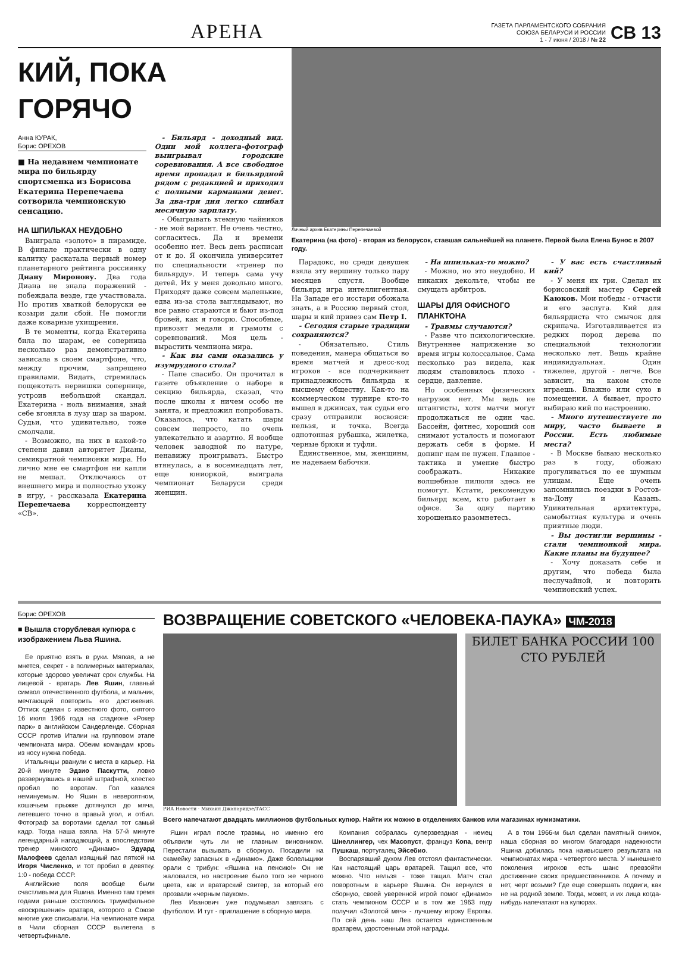АРЕНА
ГАЗЕТА ПАРЛАМЕНТСКОГО СОБРАНИЯ
СОЮЗА БЕЛАРУСИ И РОССИИ
1 - 7 июня / 2018 / № 22
СВ 13
КИЙ, ПОКА ГОРЯЧО
Анна КУРАК,
Борис ОРЕХОВ
■ На недавнем чемпионате мира по бильярду спортсменка из Борисова Екатерина Перепечаева сотворила чемпионскую сенсацию.
НА ШПИЛЬКАХ НЕУДОБНО
Выиграла «золото» в пирамиде. В финале практически в одну калитку раскатала первый номер планетарного рейтинга россиянку Диану Миронову. Два года Диана не знала поражений - побеждала везде, где участвовала. Но против хваткой белоруски ее козыри дали сбой. Не помогли даже коварные ухищрения.
В те моменты, когда Екатерина била по шарам, ее соперница несколько раз демонстративно зависала в своем смартфоне, что, между прочим, запрещено правилами. Видать, стремилась пощекотать нервишки сопернице, устроив небольшой скандал. Екатерина - ноль внимания, знай себе вгоняла в лузу шар за шаром. Судьи, что удивительно, тоже смолчали.
- Возможно, на них в какой-то степени давил авторитет Дианы, семикратной чемпионки мира. Но лично мне ее смартфон ни капли не мешал. Отключаюсь от внешнего мира и полностью ухожу в игру, - рассказала Екатерина Перепечаева корреспонденту «СВ».
- Бильярд - доходный вид. Один мой коллега-фотограф выигрывал городские соревнования. А все свободное время пропадал в бильярдной рядом с редакцией и приходил с полными карманами денег. За два-три дня легко сшибал месячную зарплату.
- Обыгрывать втемную чайников - не мой вариант. Не очень честно, согласитесь. Да и времени особенно нет. Весь день расписан от и до. Я окончила университет по специальности «тренер по бильярду». И теперь сама учу детей. Их у меня довольно много. Приходят даже совсем маленькие, едва из-за стола выглядывают, но все равно стараются и бьют из-под бровей, как я говорю. Способные, привозят медали и грамоты с соревнований. Моя цель - вырастить чемпиона мира.
- Как вы сами оказались у изумрудного стола?
- Папе спасибо. Он прочитал в газете объявление о наборе в секцию бильярда, сказал, что после школы я ничем особо не занята, и предложил попробовать. Оказалось, что катать шары совсем непросто, но очень увлекательно и азартно. Я вообще человек заводной по натуре, ненавижу проигрывать. Быстро втянулась, а в восемнадцать лет, еще юниоркой, выиграла чемпионат Беларуси среди женщин.
Личный архив Екатерины Перепечаевой
Екатерина (на фото) - вторая из белорусок, ставшая сильнейшей на планете. Первой была Елена Бунос в 2007 году.
Парадокс, но среди девушек взяла эту вершину только пару месяцев спустя. Вообще бильярд игра интеллигентная. На Западе его исстари обожала знать, а в Россию первый стол, шары и кий привез сам Петр I.
- Сегодня старые традиции сохраняются?
- Обязательно. Стиль поведения, манера общаться во время матчей и дресс-код игроков - все подчеркивает принадлежность бильярда к высшему обществу. Как-то на коммерческом турнире кто-то вышел в джинсах, так судьи его сразу отправили восвояси: нельзя, и точка. Всегда однотонная рубашка, жилетка, черные брюки и туфли.
Единственное, мы, женщины, не надеваем бабочки.
- На шпильках-то можно?
- Можно, но это неудобно. И никаких декольте, чтобы не смущать арбитров.
ШАРЫ ДЛЯ ОФИСНОГО ПЛАНКТОНА
- Травмы случаются?
- Разве что психологические. Внутреннее напряжение во время игры колоссальное. Сама несколько раз видела, как людям становилось плохо - сердце, давление.
Но особенных физических нагрузок нет. Мы ведь не штангисты, хотя матчи могут продолжаться не один час. Бассейн, фитнес, хороший сон снимают усталость и помогают держать себя в форме. И допинг нам не нужен. Главное - тактика и умение быстро соображать. Никакие волшебные пилюли здесь не помогут. Кстати, рекомендую бильярд всем, кто работает в офисе. За одну партию хорошенько разомнетесь.
- У вас есть счастливый кий?
- У меня их три. Сделал их борисовский мастер Сергей Каюков. Мои победы - отчасти и его заслуга. Кий для бильярдиста что смычок для скрипача. Изготавливается из редких пород дерева по специальной технологии несколько лет. Вещь крайне индивидуальная. Один тяжелее, другой - легче. Все зависит, на каком столе играешь. Влажно или сухо в помещении. А бывает, просто выбираю кий по настроению.
- Много путешествуете по миру, часто бываете в России. Есть любимые места?
- В Москве бываю несколько раз в году, обожаю прогуливаться по ее шумным улицам. Еще очень запомнились поездки в Ростов-на-Дону и Казань. Удивительная архитектура, самобытная культура и очень приятные люди.
- Вы достигли вершины - стали чемпионкой мира. Какие планы на будущее?
- Хочу доказать себе и другим, что победа была неслучайной, и повторить чемпионский успех.
Борис ОРЕХОВ
■ Вышла сторублевая купюра с изображением Льва Яшина.
Ее приятно взять в руки. Мягкая, а не мнется, секрет - в полимерных материалах, которые здорово увеличат срок службы. На лицевой - вратарь Лев Яшин, главный символ отечественного футбола, и мальчик, мечтающий повторить его достижения. Оттиск сделан с известного фото, снятого 16 июля 1966 года на стадионе «Рокер парк» в английском Сандерленде. Сборная СССР против Италии на групповом этапе чемпионата мира. Обеим командам кровь из носу нужна победа.
Итальянцы рванули с места в карьер. На 20-й минуте Эдзио Паскутти, ловко развернувшись в нашей штрафной, хлестко пробил по воротам. Гол казался неминуемым. Но Яшин в невероятном, кошачьем прыжке дотянулся до мяча, летевшего точно в правый угол, и отбил. Фотограф за воротами сделал тот самый кадр. Тогда наша взяла. На 57-й минуте легендарный нападающий, а впоследствии тренер минского «Динамо» Эдуард Малофеев сделал изящный пас пяткой на Игоря Численко, и тот пробил в девятку. 1:0 - победа СССР.
Английские поля вообще были счастливыми для Яшина. Именно там тремя годами раньше состоялось триумфальное «воскрешение» вратаря, которого в Союзе многие уже списывали. На чемпионате мира в Чили сборная СССР вылетела в четвертьфинале.
ВОЗВРАЩЕНИЕ СОВЕТСКОГО «ЧЕЛОВЕКА-ПАУКА» ЧМ-2018
БИЛЕТ БАНКА РОССИИ 100 СТО РУБЛЕЙ
РИА Новости · Михаил Джапаридзе/ТАСС
Всего напечатают двадцать миллионов футбольных купюр. Найти их можно в отделениях банков или магазинах нумизматики.
Яшин играл после травмы, но именно его объявили чуть ли не главным виновником. Перестали вызывать в сборную. Посадили на скамейку запасных в «Динамо». Даже болельщики орали с трибун: «Яшина на пенсию!» Он не жаловался, но настроение было того же черного цвета, как и вратарский свитер, за который его прозвали «черным пауком».
Лев Иванович уже подумывал завязать с футболом. И тут - приглашение в сборную мира.
Компания собралась суперзвездная - немец Шнеллингер, чех Масопуст, француз Копа, венгр Пушкаш, португалец Эйсебио.
Воспарявший духом Лев отстоял фантастически. Как настоящий царь вратарей. Тащил все, что можно. Что нельзя - тоже тащил. Матч стал поворотным в карьере Яшина. Он вернулся в сборную, своей уверенной игрой помог «Динамо» стать чемпионом СССР и в том же 1963 году получил «Золотой мяч» - лучшему игроку Европы. По сей день наш Лев остается единственным вратарем, удостоенным этой награды.
А в том 1966-м был сделан памятный снимок, наша сборная во многом благодаря надежности Яшина добилась пока наивысшего результата на чемпионатах мира - четвертого места. У нынешнего поколения игроков есть шанс превзойти достижение своих предшественников. А почему и нет, черт возьми? Где еще совершать подвиги, как не на родной земле. Тогда, может, и их лица когда-нибудь напечатают на купюрах.